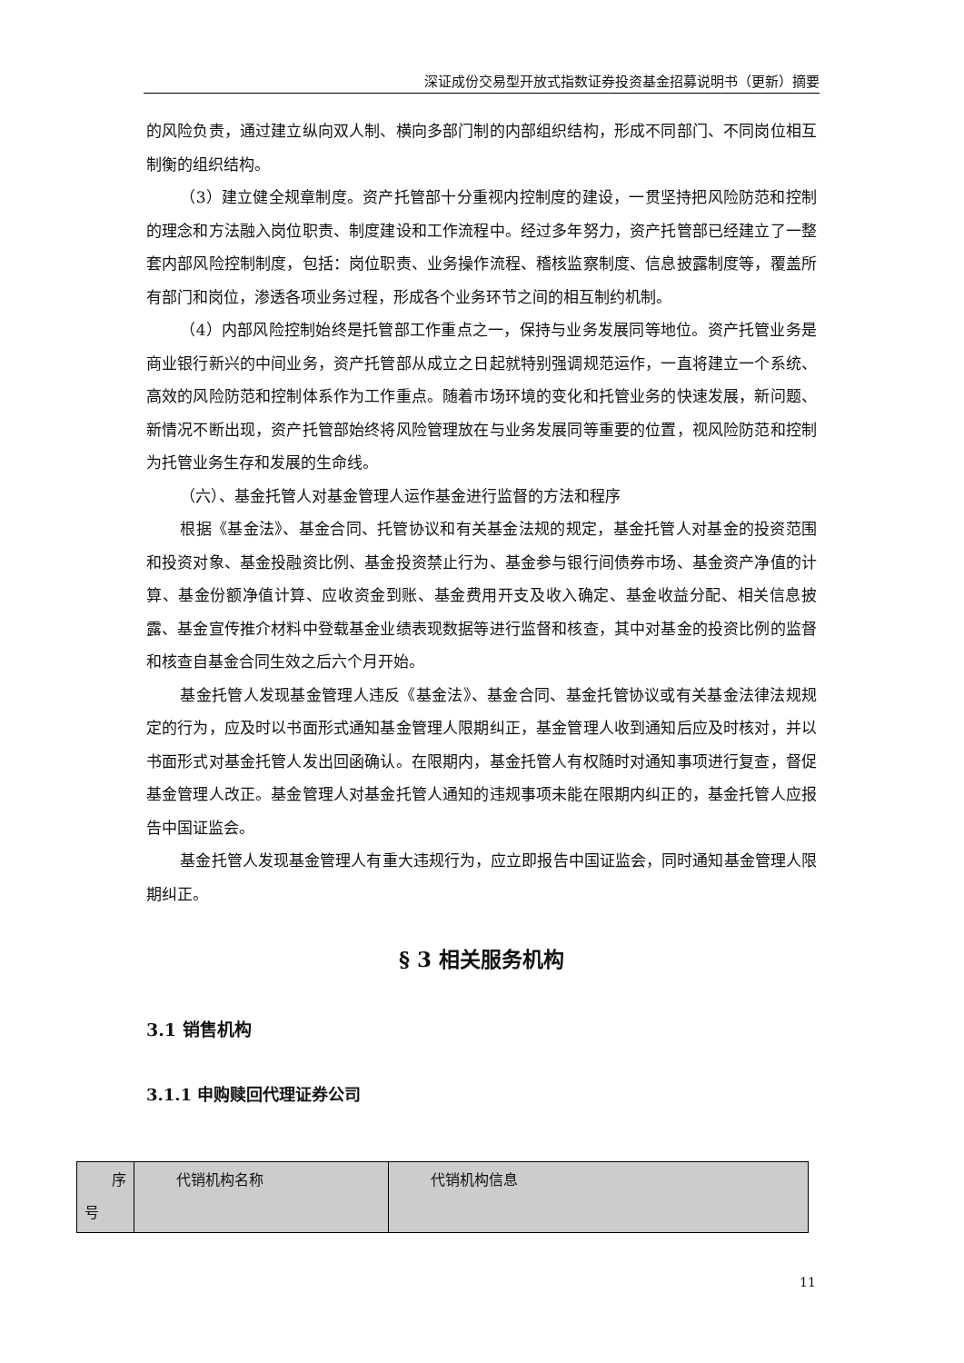深证成份交易型开放式指数证券投资基金招募说明书（更新）摘要
的风险负责，通过建立纵向双人制、横向多部门制的内部组织结构，形成不同部门、不同岗位相互制衡的组织结构。
（3）建立健全规章制度。资产托管部十分重视内控制度的建设，一贯坚持把风险防范和控制的理念和方法融入岗位职责、制度建设和工作流程中。经过多年努力，资产托管部已经建立了一整套内部风险控制制度，包括：岗位职责、业务操作流程、稽核监察制度、信息披露制度等，覆盖所有部门和岗位，渗透各项业务过程，形成各个业务环节之间的相互制约机制。
（4）内部风险控制始终是托管部工作重点之一，保持与业务发展同等地位。资产托管业务是商业银行新兴的中间业务，资产托管部从成立之日起就特别强调规范运作，一直将建立一个系统、高效的风险防范和控制体系作为工作重点。随着市场环境的变化和托管业务的快速发展，新问题、新情况不断出现，资产托管部始终将风险管理放在与业务发展同等重要的位置，视风险防范和控制为托管业务生存和发展的生命线。
（六）、基金托管人对基金管理人运作基金进行监督的方法和程序
根据《基金法》、基金合同、托管协议和有关基金法规的规定，基金托管人对基金的投资范围和投资对象、基金投融资比例、基金投资禁止行为、基金参与银行间债券市场、基金资产净值的计算、基金份额净值计算、应收资金到账、基金费用开支及收入确定、基金收益分配、相关信息披露、基金宣传推介材料中登载基金业绩表现数据等进行监督和核查，其中对基金的投资比例的监督和核查自基金合同生效之后六个月开始。
基金托管人发现基金管理人违反《基金法》、基金合同、基金托管协议或有关基金法律法规规定的行为，应及时以书面形式通知基金管理人限期纠正，基金管理人收到通知后应及时核对，并以书面形式对基金托管人发出回函确认。在限期内，基金托管人有权随时对通知事项进行复查，督促基金管理人改正。基金管理人对基金托管人通知的违规事项未能在限期内纠正的，基金托管人应报告中国证监会。
基金托管人发现基金管理人有重大违规行为，应立即报告中国证监会，同时通知基金管理人限期纠正。
§ 3 相关服务机构
3.1 销售机构
3.1.1 申购赎回代理证券公司
| 序 号 | 代销机构名称 | 代销机构信息 |
11